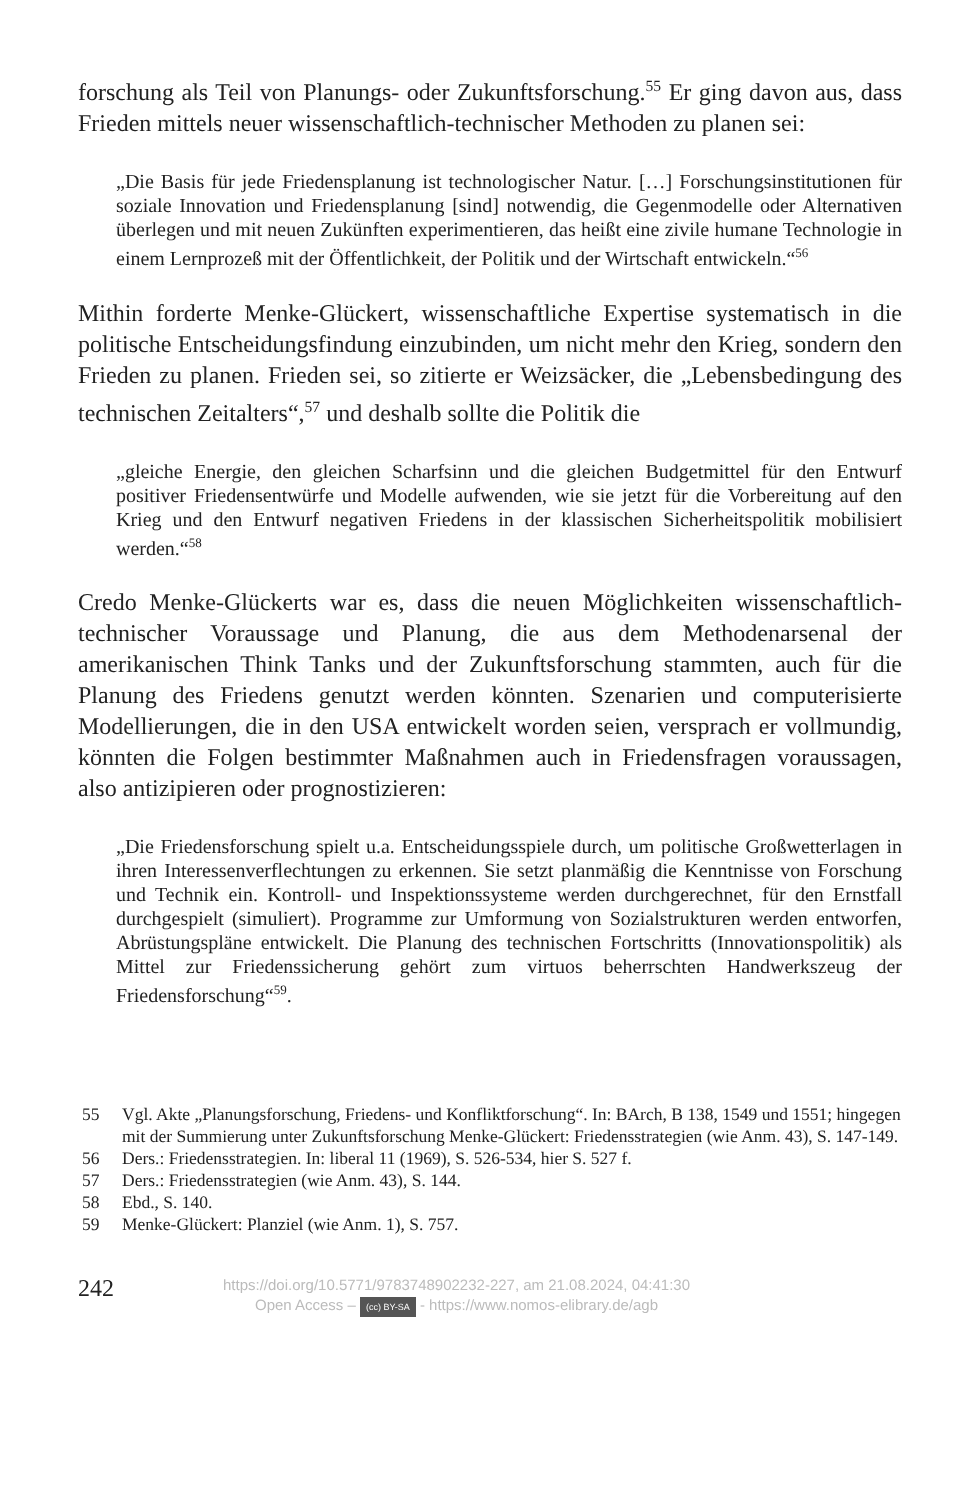forschung als Teil von Planungs- oder Zukunftsforschung.<sup>55</sup> Er ging davon aus, dass Frieden mittels neuer wissenschaftlich-technischer Methoden zu planen sei:
„Die Basis für jede Friedensplanung ist technologischer Natur. […] Forschungs­institutionen für soziale Innovation und Friedensplanung [sind] notwendig, die Gegenmodelle oder Alternativen überlegen und mit neuen Zukünften experimen­tieren, das heißt eine zivile humane Technologie in einem Lernprozeß mit der Öf­fentlichkeit, der Politik und der Wirtschaft entwickeln.“<sup>56</sup>
Mithin forderte Menke-Glückert, wissenschaftliche Expertise systematisch in die politische Entscheidungsfindung einzubinden, um nicht mehr den Krieg, sondern den Frieden zu planen. Frieden sei, so zitierte er Weizsäcker, die „Lebensbedingung des technischen Zeitalters“,<sup>57</sup> und deshalb sollte die Politik die
„gleiche Energie, den gleichen Scharfsinn und die gleichen Budgetmittel für den Entwurf positiver Friedensentwürfe und Modelle aufwenden, wie sie jetzt für die Vorbereitung auf den Krieg und den Entwurf negativen Friedens in der klassi­schen Sicherheitspolitik mobilisiert werden.“<sup>58</sup>
Credo Menke-Glückerts war es, dass die neuen Möglichkeiten wissenschaft­lich-technischer Voraussage und Planung, die aus dem Methodenarsenal der amerikanischen Think Tanks und der Zukunftsforschung stammten, auch für die Planung des Friedens genutzt werden könnten. Szenarien und computeri­sierte Modellierungen, die in den USA entwickelt worden seien, versprach er vollmundig, könnten die Folgen bestimmter Maßnahmen auch in Friedens­fragen voraussagen, also antizipieren oder prognostizieren:
„Die Friedensforschung spielt u.a. Entscheidungsspiele durch, um politische Großwetterlagen in ihren Interessenverflechtungen zu erkennen. Sie setzt plan­mäßig die Kenntnisse von Forschung und Technik ein. Kontroll- und Inspektions­systeme werden durchgerechnet, für den Ernstfall durchgespielt (simuliert). Pro­gramme zur Umformung von Sozialstrukturen werden entworfen, Abrüstungsplä­ne entwickelt. Die Planung des technischen Fortschritts (Innovationspolitik) als Mittel zur Friedenssicherung gehört zum virtuos beherrschten Handwerkszeug der Friedensforschung“<sup>59</sup>.
55 Vgl. Akte „Planungsforschung, Friedens- und Konfliktforschung“. In: BArch, B 138, 1549 und 1551; hingegen mit der Summierung unter Zukunftsforschung Menke-Glückert: Frie­densstrategien (wie Anm. 43), S. 147-149.
56 Ders.: Friedensstrategien. In: liberal 11 (1969), S. 526-534, hier S. 527 f.
57 Ders.: Friedensstrategien (wie Anm. 43), S. 144.
58 Ebd., S. 140.
59 Menke-Glückert: Planziel (wie Anm. 1), S. 757.
242
https://doi.org/10.5771/9783748902232-227, am 21.08.2024, 04:41:30
Open Access – (cc) BY-SA - https://www.nomos-elibrary.de/agb